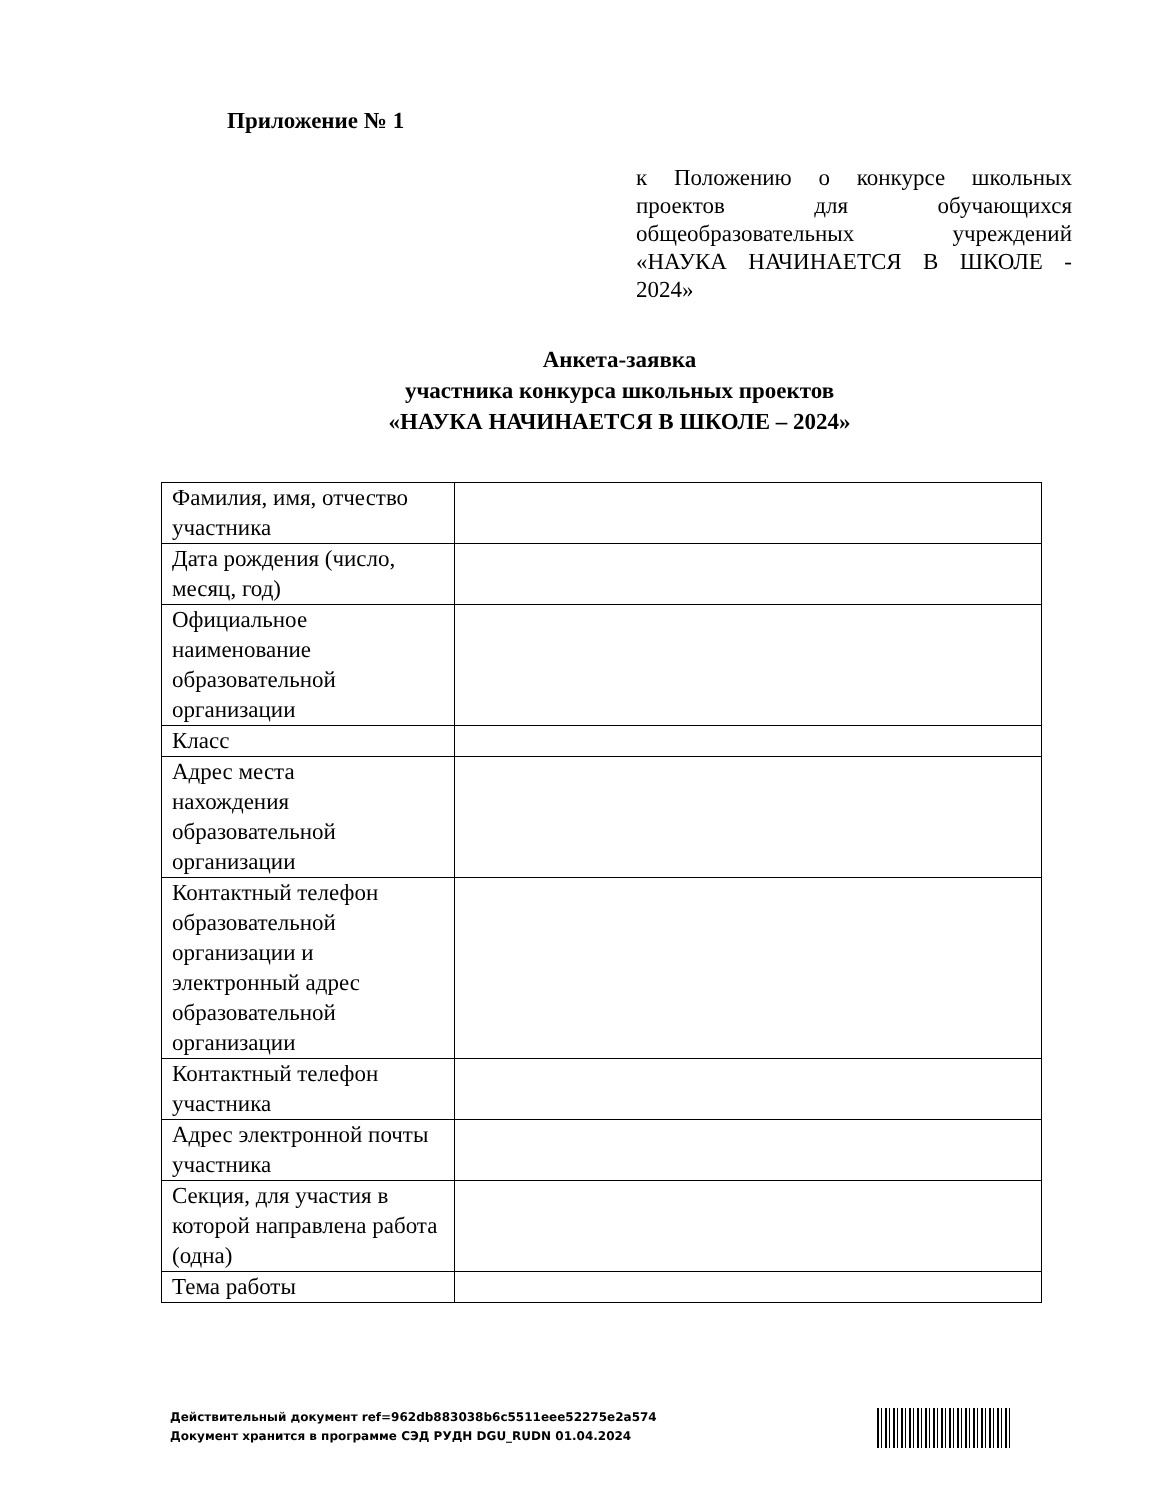Приложение № 1
к Положению о конкурсе школьных проектов для обучающихся общеобразовательных учреждений «НАУКА НАЧИНАЕТСЯ В ШКОЛЕ - 2024»
Анкета-заявка
участника конкурса школьных проектов
«НАУКА НАЧИНАЕТСЯ В ШКОЛЕ – 2024»
| Фамилия, имя, отчество участника | |
| Дата рождения (число, месяц, год) | |
| Официальное наименование образовательной организации | |
| Класс | |
| Адрес места нахождения образовательной организации | |
| Контактный телефон образовательной организации и электронный адрес образовательной организации | |
| Контактный телефон участника | |
| Адрес электронной почты участника | |
| Секция, для участия в которой направлена работа (одна) | |
| Тема работы | |
Действительный документ ref=962db883038b6c5511eee52275e2a574
Документ хранится в программе СЭД РУДН DGU_RUDN 01.04.2024